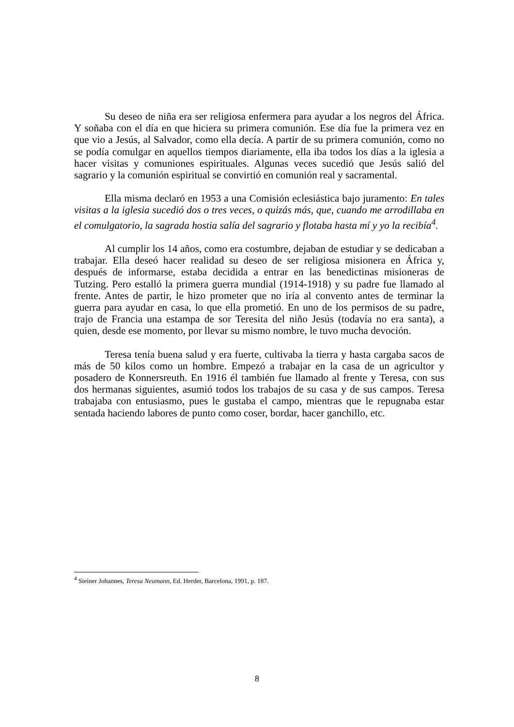Su deseo de niña era ser religiosa enfermera para ayudar a los negros del África. Y soñaba con el día en que hiciera su primera comunión. Ese día fue la primera vez en que vio a Jesús, al Salvador, como ella decía. A partir de su primera comunión, como no se podía comulgar en aquellos tiempos diariamente, ella iba todos los días a la iglesia a hacer visitas y comuniones espirituales. Algunas veces sucedió que Jesús salió del sagrario y la comunión espiritual se convirtió en comunión real y sacramental.
Ella misma declaró en 1953 a una Comisión eclesiástica bajo juramento: En tales visitas a la iglesia sucedió dos o tres veces, o quizás más, que, cuando me arrodillaba en el comulgatorio, la sagrada hostia salía del sagrario y flotaba hasta mí y yo la recibía<sup>4</sup>.
Al cumplir los 14 años, como era costumbre, dejaban de estudiar y se dedicaban a trabajar. Ella deseó hacer realidad su deseo de ser religiosa misionera en África y, después de informarse, estaba decidida a entrar en las benedictinas misioneras de Tutzing. Pero estalló la primera guerra mundial (1914-1918) y su padre fue llamado al frente. Antes de partir, le hizo prometer que no iría al convento antes de terminar la guerra para ayudar en casa, lo que ella prometió. En uno de los permisos de su padre, trajo de Francia una estampa de sor Teresita del niño Jesús (todavía no era santa), a quien, desde ese momento, por llevar su mismo nombre, le tuvo mucha devoción.
Teresa tenía buena salud y era fuerte, cultivaba la tierra y hasta cargaba sacos de más de 50 kilos como un hombre. Empezó a trabajar en la casa de un agricultor y posadero de Konnersreuth. En 1916 él también fue llamado al frente y Teresa, con sus dos hermanas siguientes, asumió todos los trabajos de su casa y de sus campos. Teresa trabajaba con entusiasmo, pues le gustaba el campo, mientras que le repugnaba estar sentada haciendo labores de punto como coser, bordar, hacer ganchillo, etc.
<sup>4</sup> Steiner Johannes, Teresa Neumann, Ed. Herder, Barcelona, 1991, p. 187.
8